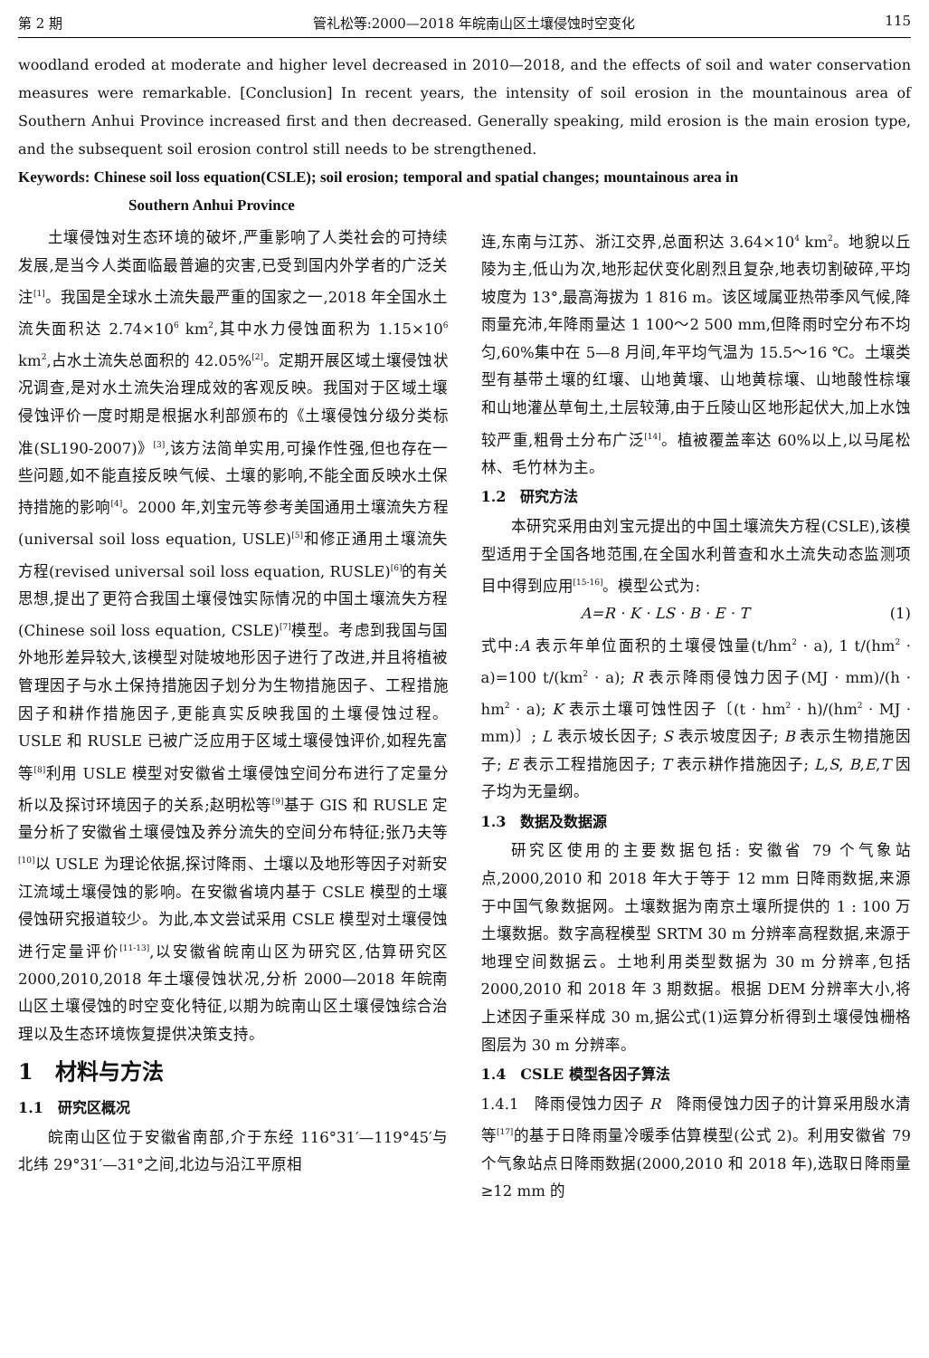第 2 期 管礼松等:2000—2018 年皖南山区土壤侵蚀时空变化 115
woodland eroded at moderate and higher level decreased in 2010—2018, and the effects of soil and water conservation measures were remarkable. [Conclusion] In recent years, the intensity of soil erosion in the mountainous area of Southern Anhui Province increased first and then decreased. Generally speaking, mild erosion is the main erosion type, and the subsequent soil erosion control still needs to be strengthened.
Keywords: Chinese soil loss equation(CSLE); soil erosion; temporal and spatial changes; mountainous area in
Southern Anhui Province
土壤侵蚀对生态环境的破坏,严重影响了人类社会的可持续发展,是当今人类面临最普遍的灾害,已受到国内外学者的广泛关注<sup>[1]</sup>。我国是全球水土流失最严重的国家之一,2018 年全国水土流失面积达 2.74×10<sup>6</sup> km<sup>2</sup>,其中水力侵蚀面积为 1.15×10<sup>6</sup> km<sup>2</sup>,占水土流失总面积的 42.05%<sup>[2]</sup>。定期开展区域土壤侵蚀状况调查,是对水土流失治理成效的客观反映。我国对于区域土壤侵蚀评价一度时期是根据水利部颁布的《土壤侵蚀分级分类标准(SL190-2007)》<sup>[3]</sup>,该方法简单实用,可操作性强,但也存在一些问题,如不能直接反映气候、土壤的影响,不能全面反映水土保持措施的影响<sup>[4]</sup>。2000 年,刘宝元等参考美国通用土壤流失方程(universal soil loss equation, USLE)<sup>[5]</sup>和修正通用土壤流失方程(revised universal soil loss equation, RUSLE)<sup>[6]</sup>的有关思想,提出了更符合我国土壤侵蚀实际情况的中国土壤流失方程(Chinese soil loss equation, CSLE)<sup>[7]</sup>模型。考虑到我国与国外地形差异较大,该模型对陡坡地形因子进行了改进,并且将植被管理因子与水土保持措施因子划分为生物措施因子、工程措施因子和耕作措施因子,更能真实反映我国的土壤侵蚀过程。USLE 和 RUSLE 已被广泛应用于区域土壤侵蚀评价,如程先富等<sup>[8]</sup>利用 USLE 模型对安徽省土壤侵蚀空间分布进行了定量分析以及探讨环境因子的关系;赵明松等<sup>[9]</sup>基于 GIS 和 RUSLE 定量分析了安徽省土壤侵蚀及养分流失的空间分布特征;张乃夫等<sup>[10]</sup>以 USLE 为理论依据,探讨降雨、土壤以及地形等因子对新安江流域土壤侵蚀的影响。在安徽省境内基于 CSLE 模型的土壤侵蚀研究报道较少。为此,本文尝试采用 CSLE 模型对土壤侵蚀进行定量评价<sup>[11-13]</sup>,以安徽省皖南山区为研究区,估算研究区 2000,2010,2018 年土壤侵蚀状况,分析 2000—2018 年皖南山区土壤侵蚀的时空变化特征,以期为皖南山区土壤侵蚀综合治理以及生态环境恢复提供决策支持。
1　材料与方法
1.1　研究区概况
皖南山区位于安徽省南部,介于东经 116°31′—119°45′与北纬 29°31′—31°之间,北边与沿江平原相
连,东南与江苏、浙江交界,总面积达 3.64×10<sup>4</sup> km<sup>2</sup>。地貌以丘陵为主,低山为次,地形起伏变化剧烈且复杂,地表切割破碎,平均坡度为 13°,最高海拔为 1 816 m。该区域属亚热带季风气候,降雨量充沛,年降雨量达 1 100～2 500 mm,但降雨时空分布不均匀,60%集中在 5—8 月间,年平均气温为 15.5～16 ℃。土壤类型有基带土壤的红壤、山地黄壤、山地黄棕壤、山地酸性棕壤和山地灌丛草甸土,土层较薄,由于丘陵山区地形起伏大,加上水蚀较严重,粗骨土分布广泛<sup>[14]</sup>。植被覆盖率达 60%以上,以马尾松林、毛竹林为主。
1.2　研究方法
本研究采用由刘宝元提出的中国土壤流失方程(CSLE),该模型适用于全国各地范围,在全国水利普查和水土流失动态监测项目中得到应用<sup>[15-16]</sup>。模型公式为:
A=R · K · LS · B · E · T (1)
式中:A 表示年单位面积的土壤侵蚀量(t/hm<sup>2</sup> · a), 1 t/(hm<sup>2</sup> · a)=100 t/(km<sup>2</sup> · a); R 表示降雨侵蚀力因子(MJ · mm)/(h · hm<sup>2</sup> · a); K 表示土壤可蚀性因子〔(t · hm<sup>2</sup> · h)/(hm<sup>2</sup> · MJ · mm)〕; L 表示坡长因子; S 表示坡度因子; B 表示生物措施因子; E 表示工程措施因子; T 表示耕作措施因子; L,S, B,E,T 因子均为无量纲。
1.3　数据及数据源
研究区使用的主要数据包括: 安徽省 79 个气象站点,2000,2010 和 2018 年大于等于 12 mm 日降雨数据,来源于中国气象数据网。土壤数据为南京土壤所提供的 1 : 100 万土壤数据。数字高程模型 SRTM 30 m 分辨率高程数据,来源于地理空间数据云。土地利用类型数据为 30 m 分辨率,包括 2000,2010 和 2018 年 3 期数据。根据 DEM 分辨率大小,将上述因子重采样成 30 m,据公式(1)运算分析得到土壤侵蚀栅格图层为 30 m 分辨率。
1.4　CSLE 模型各因子算法
1.4.1　降雨侵蚀力因子 R　降雨侵蚀力因子的计算采用殷水清等<sup>[17]</sup>的基于日降雨量冷暖季估算模型(公式 2)。利用安徽省 79 个气象站点日降雨数据(2000,2010 和 2018 年),选取日降雨量≥12 mm 的